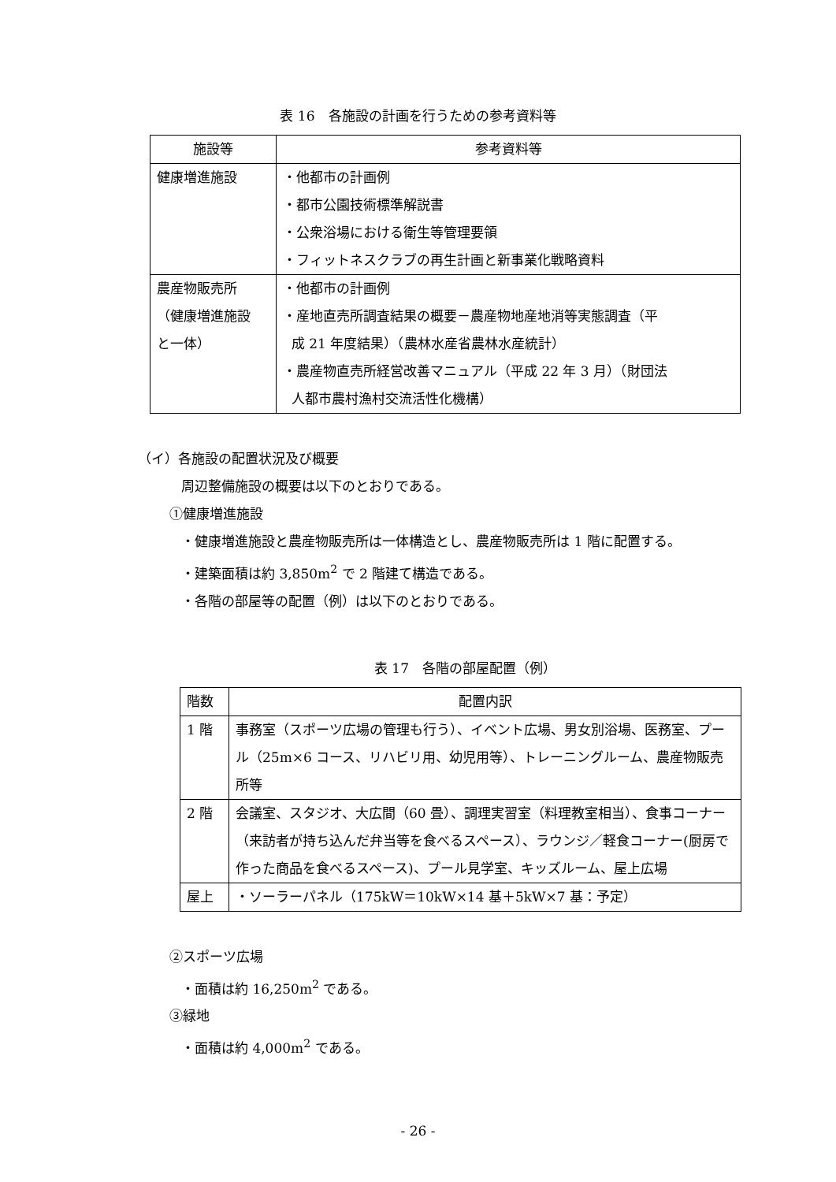表 16　各施設の計画を行うための参考資料等
| 施設等 | 参考資料等 |
| --- | --- |
| 健康増進施設 | ・他都市の計画例 ・都市公園技術標準解説書 ・公衆浴場における衛生等管理要領 ・フィットネスクラブの再生計画と新事業化戦略資料 |
| 農産物販売所 （健康増進施設 と一体） | ・他都市の計画例 ・産地直売所調査結果の概要－農産物地産地消等実態調査（平 成 21 年度結果）（農林水産省農林水産統計） ・農産物直売所経営改善マニュアル（平成 22 年 3 月）（財団法 人都市農村漁村交流活性化機構） |
（イ）各施設の配置状況及び概要
周辺整備施設の概要は以下のとおりである。
①健康増進施設
・健康増進施設と農産物販売所は一体構造とし、農産物販売所は 1 階に配置する。
・建築面積は約 3,850m<sup>2</sup> で 2 階建て構造である。
・各階の部屋等の配置（例）は以下のとおりである。
表 17　各階の部屋配置（例）
| 階数 | 配置内訳 |
| --- | --- |
| 1 階 | 事務室（スポーツ広場の管理も行う）、イベント広場、男女別浴場、医務室、プール（25m×6 コース、リハビリ用、幼児用等）、トレーニングルーム、農産物販売所等 |
| 2 階 | 会議室、スタジオ、大広間（60 畳）、調理実習室（料理教室相当）、食事コーナー（来訪者が持ち込んだ弁当等を食べるスペース）、ラウンジ／軽食コーナー(厨房で作った商品を食べるスペース)、プール見学室、キッズルーム、屋上広場 |
| 屋上 | ・ソーラーパネル（175kW＝10kW×14 基＋5kW×7 基：予定） |
②スポーツ広場
・面積は約 16,250m<sup>2</sup> である。
③緑地
・面積は約 4,000m<sup>2</sup> である。
- 26 -